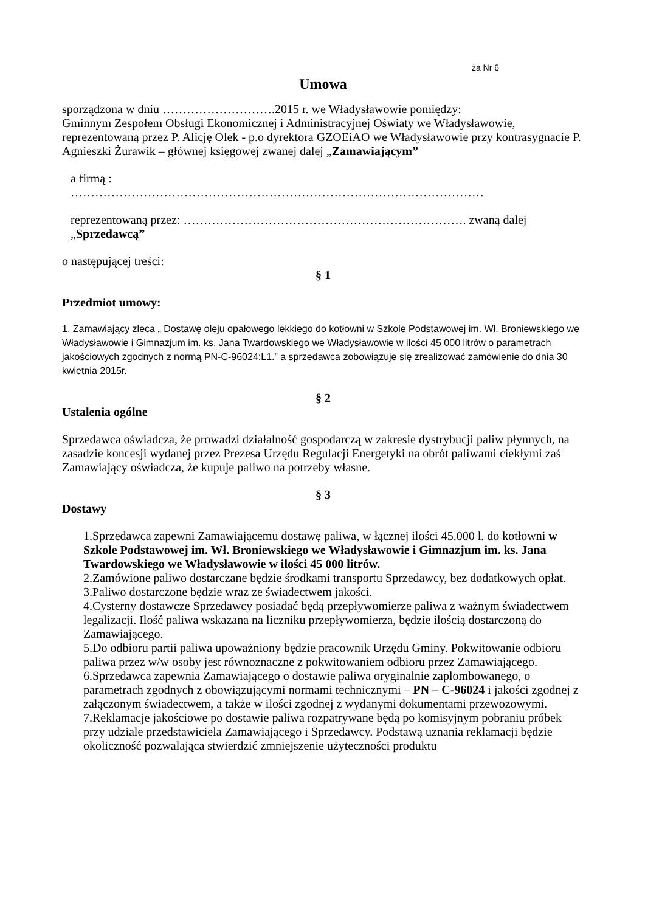ża Nr 6
Umowa
sporządzona w dniu ……………………….2015 r. we Władysławowie pomiędzy:
Gminnym Zespołem Obsługi Ekonomicznej i Administracyjnej Oświaty we Władysławowie, reprezentowaną przez P. Alicję Olek - p.o dyrektora GZOEiAO we Władysławowie przy kontrasygnacie P. Agnieszki Żurawik – głównej księgowej zwanej dalej „Zamawiającym”
a firmą :
…………………………………………………………………………………………
reprezentowaną przez: ……………………………………………………………. zwaną dalej
„Sprzedawcą”
o następującej treści:
§ 1
Przedmiot umowy:
1. Zamawiający zleca „ Dostawę oleju opałowego lekkiego do kotłowni w Szkole Podstawowej im. Wł. Broniewskiego we Władysławowie i Gimnazjum im. ks. Jana Twardowskiego we Władysławowie w ilości 45 000 litrów o parametrach jakościowych zgodnych z normą PN-C-96024:L1.” a sprzedawca zobowiązuje się zrealizować zamówienie do dnia 30 kwietnia 2015r.
§ 2
Ustalenia ogólne
Sprzedawca oświadcza, że prowadzi działalność gospodarczą w zakresie dystrybucji paliw płynnych, na zasadzie koncesji wydanej przez Prezesa Urzędu Regulacji Energetyki na obrót paliwami ciekłymi zaś Zamawiający oświadcza, że kupuje paliwo na potrzeby własne.
§ 3
Dostawy
1.Sprzedawca zapewni Zamawiającemu dostawę paliwa, w łącznej ilości 45.000 l. do kotłowni w Szkole Podstawowej im. Wł. Broniewskiego we Władysławowie i Gimnazjum im. ks. Jana Twardowskiego we Władysławowie w ilości 45 000 litrów.
2.Zamówione paliwo dostarczane będzie środkami transportu Sprzedawcy, bez dodatkowych opłat.
3.Paliwo dostarczone będzie wraz ze świadectwem jakości.
4.Cysterny dostawcze Sprzedawcy posiadać będą przepływomierze paliwa z ważnym świadectwem legalizacji. Ilość paliwa wskazana na liczniku przepływomierza, będzie ilością dostarczoną do Zamawiającego.
5.Do odbioru partii paliwa upoważniony będzie pracownik Urzędu Gminy. Pokwitowanie odbioru paliwa przez w/w osoby jest równoznaczne z pokwitowaniem odbioru przez Zamawiającego.
6.Sprzedawca zapewnia Zamawiającego o dostawie paliwa oryginalnie zaplombowanego, o parametrach zgodnych z obowiązującymi normami technicznymi – PN – C-96024 i jakości zgodnej z załączonym świadectwem, a także w ilości zgodnej z wydanymi dokumentami przewozowymi.
7.Reklamacje jakościowe po dostawie paliwa rozpatrywane będą po komisyjnym pobraniu próbek przy udziale przedstawiciela Zamawiającego i Sprzedawcy. Podstawą uznania reklamacji będzie okoliczność pozwalająca stwierdzić zmniejszenie użyteczności produktu